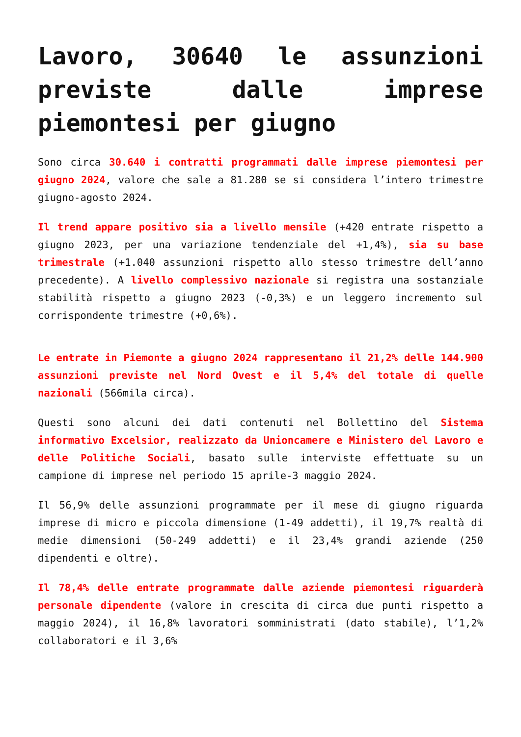Lavoro, 30640 le assunzioni previste dalle imprese piemontesi per giugno
Sono circa 30.640 i contratti programmati dalle imprese piemontesi per giugno 2024, valore che sale a 81.280 se si considera l’intero trimestre giugno-agosto 2024.
Il trend appare positivo sia a livello mensile (+420 entrate rispetto a giugno 2023, per una variazione tendenziale del +1,4%), sia su base trimestrale (+1.040 assunzioni rispetto allo stesso trimestre dell’anno precedente). A livello complessivo nazionale si registra una sostanziale stabilità rispetto a giugno 2023 (-0,3%) e un leggero incremento sul corrispondente trimestre (+0,6%).
Le entrate in Piemonte a giugno 2024 rappresentano il 21,2% delle 144.900 assunzioni previste nel Nord Ovest e il 5,4% del totale di quelle nazionali (566mila circa).
Questi sono alcuni dei dati contenuti nel Bollettino del Sistema informativo Excelsior, realizzato da Unioncamere e Ministero del Lavoro e delle Politiche Sociali, basato sulle interviste effettuate su un campione di imprese nel periodo 15 aprile-3 maggio 2024.
Il 56,9% delle assunzioni programmate per il mese di giugno riguarda imprese di micro e piccola dimensione (1-49 addetti), il 19,7% realtà di medie dimensioni (50-249 addetti) e il 23,4% grandi aziende (250 dipendenti e oltre).
Il 78,4% delle entrate programmate dalle aziende piemontesi riguarderà personale dipendente (valore in crescita di circa due punti rispetto a maggio 2024), il 16,8% lavoratori somministrati (dato stabile), l’1,2% collaboratori e il 3,6%